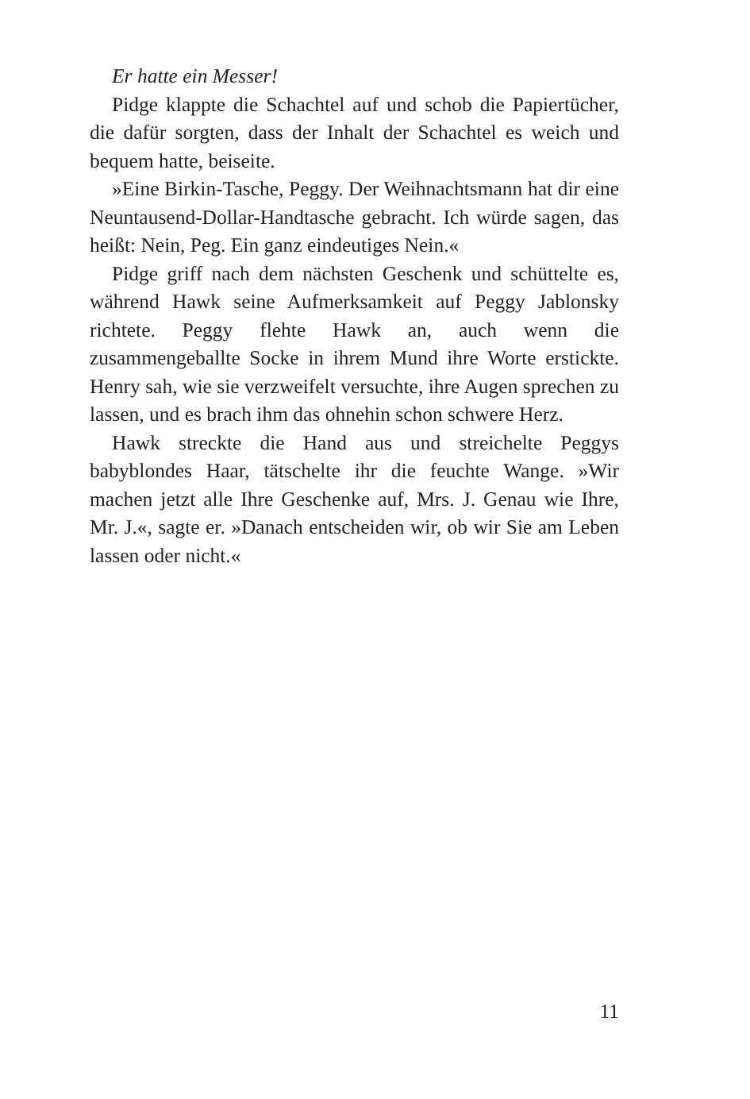Er hatte ein Messer!
Pidge klappte die Schachtel auf und schob die Papiertücher, die dafür sorgten, dass der Inhalt der Schachtel es weich und bequem hatte, beiseite.
»Eine Birkin-Tasche, Peggy. Der Weihnachtsmann hat dir eine Neuntausend-Dollar-Handtasche gebracht. Ich würde sagen, das heißt: Nein, Peg. Ein ganz eindeutiges Nein.«
Pidge griff nach dem nächsten Geschenk und schüttelte es, während Hawk seine Aufmerksamkeit auf Peggy Jablonsky richtete. Peggy flehte Hawk an, auch wenn die zusammengeballte Socke in ihrem Mund ihre Worte erstickte. Henry sah, wie sie verzweifelt versuchte, ihre Augen sprechen zu lassen, und es brach ihm das ohnehin schon schwere Herz.
Hawk streckte die Hand aus und streichelte Peggys babyblondes Haar, tätschelte ihr die feuchte Wange. »Wir machen jetzt alle Ihre Geschenke auf, Mrs. J. Genau wie Ihre, Mr. J.«, sagte er. »Danach entscheiden wir, ob wir Sie am Leben lassen oder nicht.«
11